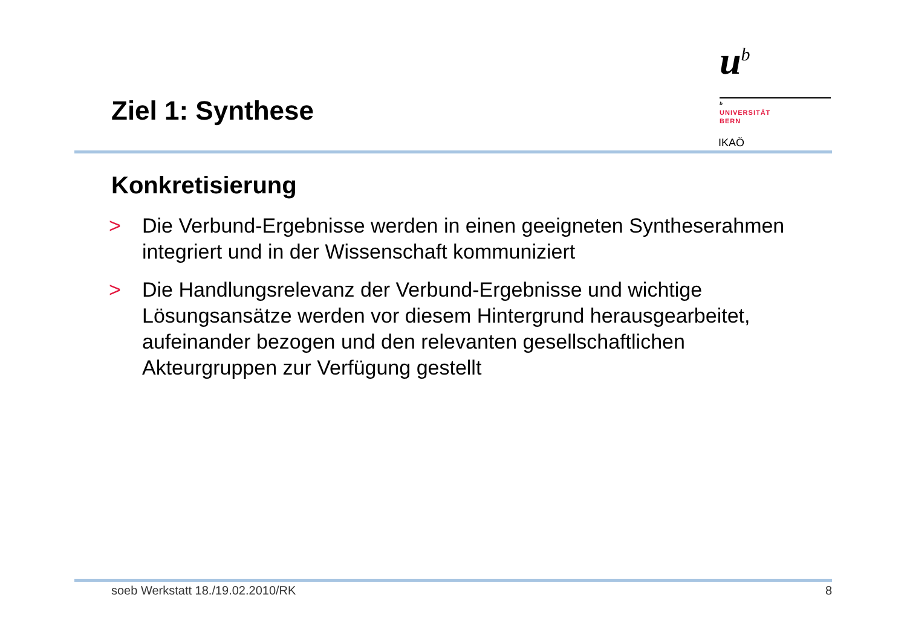Ziel 1: Synthese
u<sup>b</sup>
b
UNIVERSITÄT
BERN
IKAÖ
Konkretisierung
> Die Verbund-Ergebnisse werden in einen geeigneten Syntheserahmen integriert und in der Wissenschaft kommuniziert
> Die Handlungsrelevanz der Verbund-Ergebnisse und wichtige Lösungsansätze werden vor diesem Hintergrund herausgearbeitet, aufeinander bezogen und den relevanten gesellschaftlichen Akteurgruppen zur Verfügung gestellt
soeb Werkstatt 18./19.02.2010/RK 8